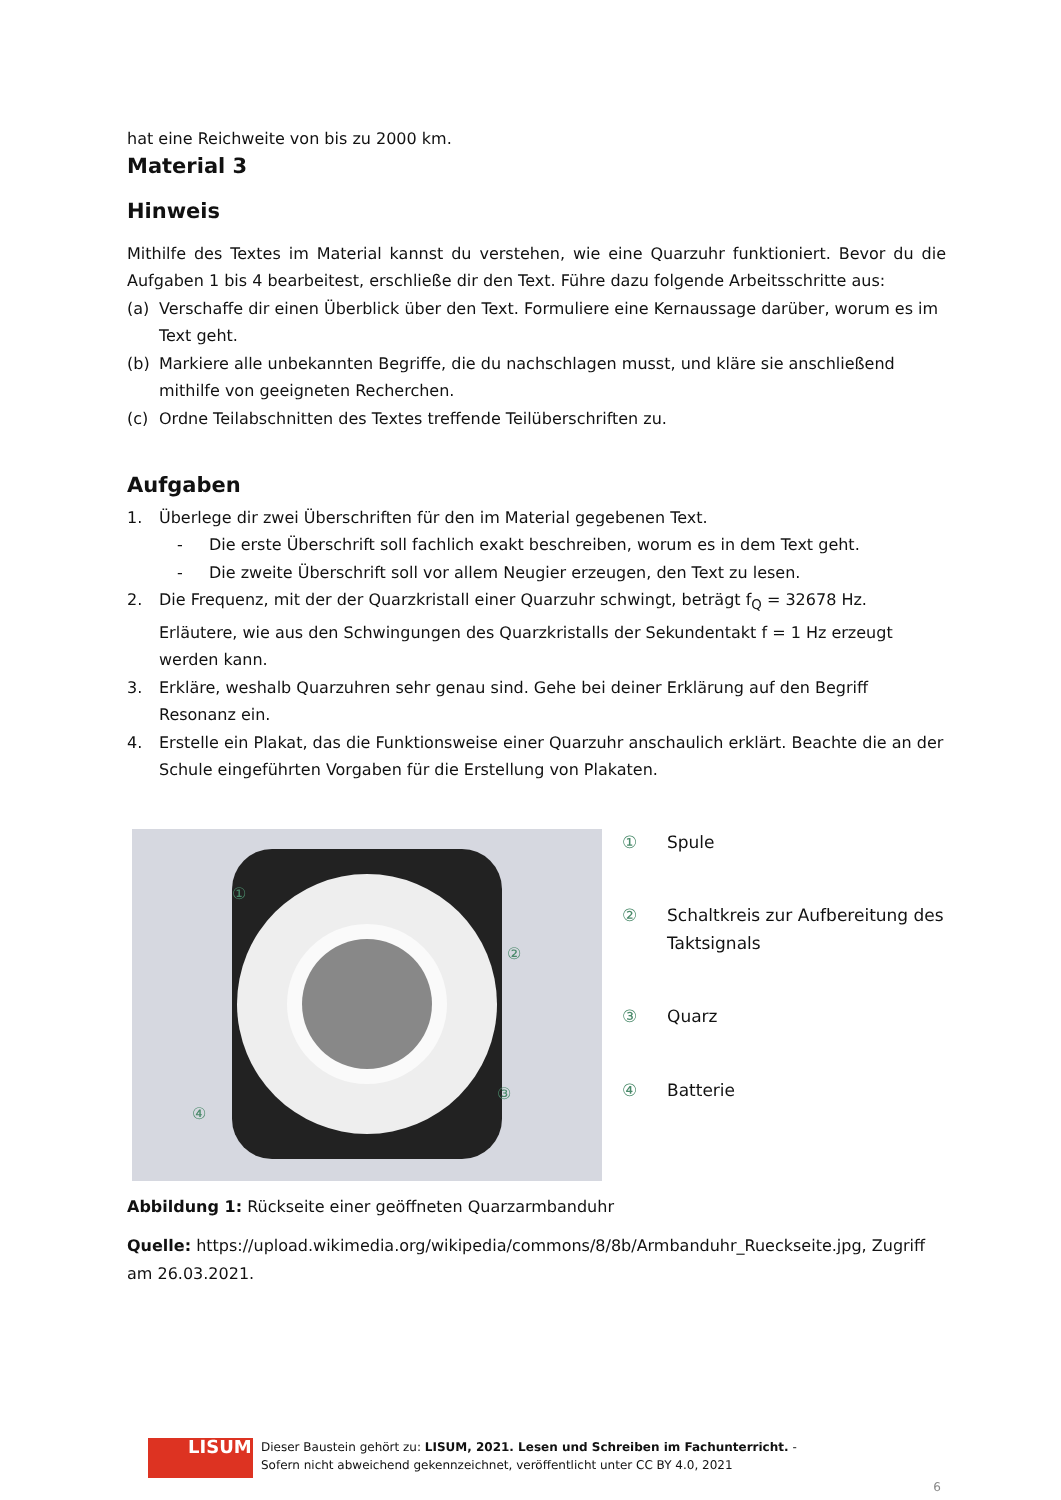hat eine Reichweite von bis zu 2000 km.
Material 3
Hinweis
Mithilfe des Textes im Material kannst du verstehen, wie eine Quarzuhr funktioniert. Bevor du die Aufgaben 1 bis 4 bearbeitest, erschließe dir den Text. Führe dazu folgende Arbeitsschritte aus:
(a) Verschaffe dir einen Überblick über den Text. Formuliere eine Kernaussage darüber, worum es im Text geht.
(b) Markiere alle unbekannten Begriffe, die du nachschlagen musst, und kläre sie anschließend mithilfe von geeigneten Recherchen.
(c) Ordne Teilabschnitten des Textes treffende Teilüberschriften zu.
Aufgaben
1. Überlege dir zwei Überschriften für den im Material gegebenen Text.
- Die erste Überschrift soll fachlich exakt beschreiben, worum es in dem Text geht.
- Die zweite Überschrift soll vor allem Neugier erzeugen, den Text zu lesen.
2. Die Frequenz, mit der der Quarzkristall einer Quarzuhr schwingt, beträgt f<sub>Q</sub> = 32678 Hz. Erläutere, wie aus den Schwingungen des Quarzkristalls der Sekundentakt f = 1 Hz erzeugt werden kann.
3. Erkläre, weshalb Quarzuhren sehr genau sind. Gehe bei deiner Erklärung auf den Begriff Resonanz ein.
4. Erstelle ein Plakat, das die Funktionsweise einer Quarzuhr anschaulich erklärt. Beachte die an der Schule eingeführten Vorgaben für die Erstellung von Plakaten.
①
②
③
④
① Spule
② Schaltkreis zur Aufbereitung des Taktsignals
③ Quarz
④ Batterie
Abbildung 1: Rückseite einer geöffneten Quarzarmbanduhr
Quelle: https://upload.wikimedia.org/wikipedia/commons/8/8b/Armbanduhr_Rueckseite.jpg, Zugriff am 26.03.2021.
LISUM
Dieser Baustein gehört zu: LISUM, 2021. Lesen und Schreiben im Fachunterricht. -
Sofern nicht abweichend gekennzeichnet, veröffentlicht unter CC BY 4.0, 2021
6